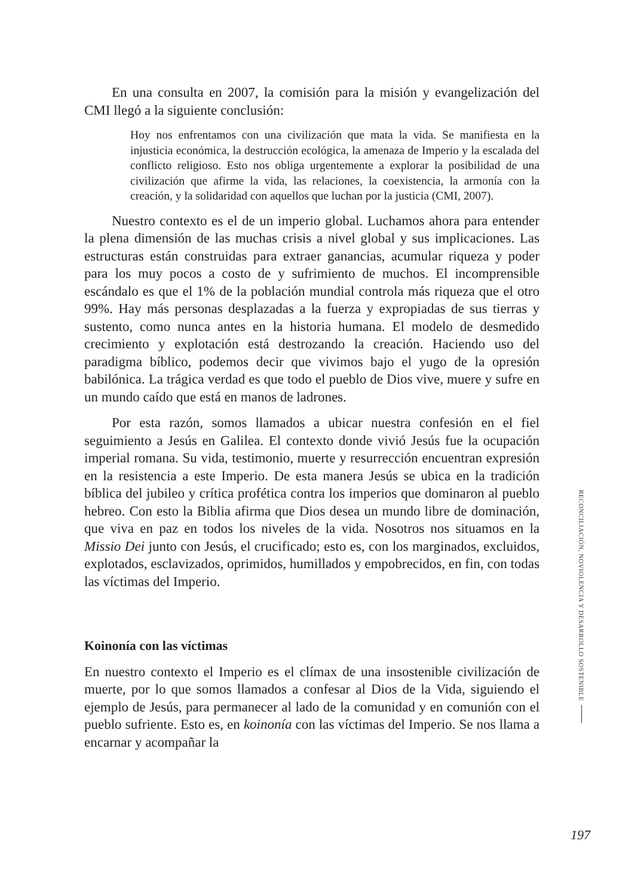En una consulta en 2007, la comisión para la misión y evangelización del CMI llegó a la siguiente conclusión:
Hoy nos enfrentamos con una civilización que mata la vida. Se manifiesta en la injusticia económica, la destrucción ecológica, la amenaza de Imperio y la escalada del conflicto religioso. Esto nos obliga urgentemente a explorar la posibilidad de una civilización que afirme la vida, las relaciones, la coexistencia, la armonía con la creación, y la solidaridad con aquellos que luchan por la justicia (CMI, 2007).
Nuestro contexto es el de un imperio global. Luchamos ahora para entender la plena dimensión de las muchas crisis a nivel global y sus implicaciones. Las estructuras están construidas para extraer ganancias, acumular riqueza y poder para los muy pocos a costo de y sufrimiento de muchos. El incomprensible escándalo es que el 1% de la población mundial controla más riqueza que el otro 99%. Hay más personas desplazadas a la fuerza y expropiadas de sus tierras y sustento, como nunca antes en la historia humana. El modelo de desmedido crecimiento y explotación está destrozando la creación. Haciendo uso del paradigma bíblico, podemos decir que vivimos bajo el yugo de la opresión babilónica. La trágica verdad es que todo el pueblo de Dios vive, muere y sufre en un mundo caído que está en manos de ladrones.
Por esta razón, somos llamados a ubicar nuestra confesión en el fiel seguimiento a Jesús en Galilea. El contexto donde vivió Jesús fue la ocupación imperial romana. Su vida, testimonio, muerte y resurrección encuentran expresión en la resistencia a este Imperio. De esta manera Jesús se ubica en la tradición bíblica del jubileo y crítica profética contra los imperios que dominaron al pueblo hebreo. Con esto la Biblia afirma que Dios desea un mundo libre de dominación, que viva en paz en todos los niveles de la vida. Nosotros nos situamos en la Missio Dei junto con Jesús, el crucificado; esto es, con los marginados, excluidos, explotados, esclavizados, oprimidos, humillados y empobrecidos, en fin, con todas las víctimas del Imperio.
Koinonía con las víctimas
En nuestro contexto el Imperio es el clímax de una insostenible civilización de muerte, por lo que somos llamados a confesar al Dios de la Vida, siguiendo el ejemplo de Jesús, para permanecer al lado de la comunidad y en comunión con el pueblo sufriente. Esto es, en koinonía con las víctimas del Imperio. Se nos llama a encarnar y acompañar la
RECONCILIACIÓN, NOVIOLENCIA Y DESARROLLO SOSTENIBLE
197